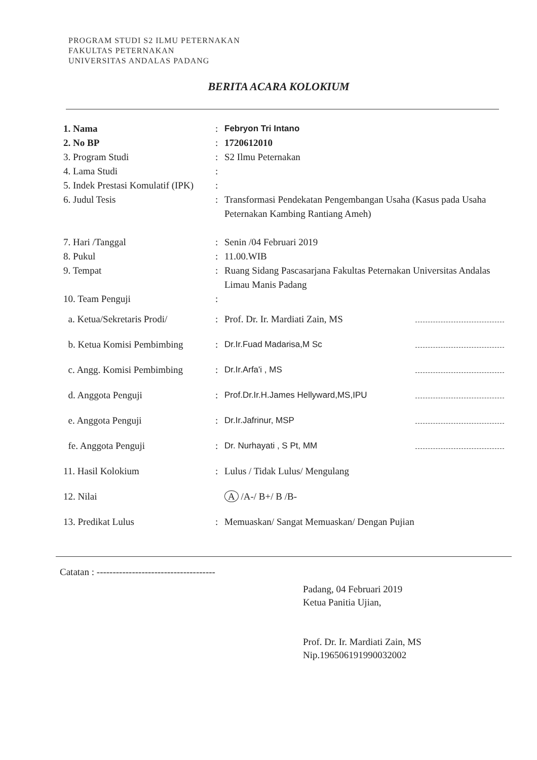PROGRAM STUDI S2 ILMU PETERNAKAN
FAKULTAS PETERNAKAN
UNIVERSITAS ANDALAS PADANG
BERITA ACARA KOLOKIUM
1. Nama : Febryon Tri Intano
2. No BP : 1720612010
3. Program Studi : S2 Ilmu Peternakan
4. Lama Studi :
5. Indek Prestasi Komulatif (IPK)
:
6. Judul Tesis : Transformasi Pendekatan Pengembangan Usaha (Kasus pada Usaha Peternakan Kambing Rantiang Ameh)
7. Hari /Tanggal : Senin /04 Februari 2019
8. Pukul : 11.00.WIB
9. Tempat : Ruang Sidang Pascasarjana Fakultas Peternakan Universitas Andalas Limau Manis Padang
10. Team Penguji :
a. Ketua/Sekretaris Prodi/ : Prof. Dr. Ir. Mardiati Zain, MS
b. Ketua Komisi Pembimbing : Dr.Ir.Fuad Madarisa,M Sc
c. Angg. Komisi Pembimbing : Dr.Ir.Arfa'i , MS
d. Anggota Penguji : Prof.Dr.Ir.H.James Hellyward,MS,IPU
e. Anggota Penguji : Dr.Ir.Jafrinur, MSP
fe. Anggota Penguji : Dr. Nurhayati , S Pt, MM
11. Hasil Kolokium : Lulus / Tidak Lulus/ Mengulang
12. Nilai A /A-/ B+/ B /B-
13. Predikat Lulus : Memuaskan/ Sangat Memuaskan/ Dengan Pujian
Catatan : -------------------------------------
Padang, 04 Februari 2019
Ketua Panitia Ujian,
Prof. Dr. Ir. Mardiati Zain, MS
Nip.196506191990032002